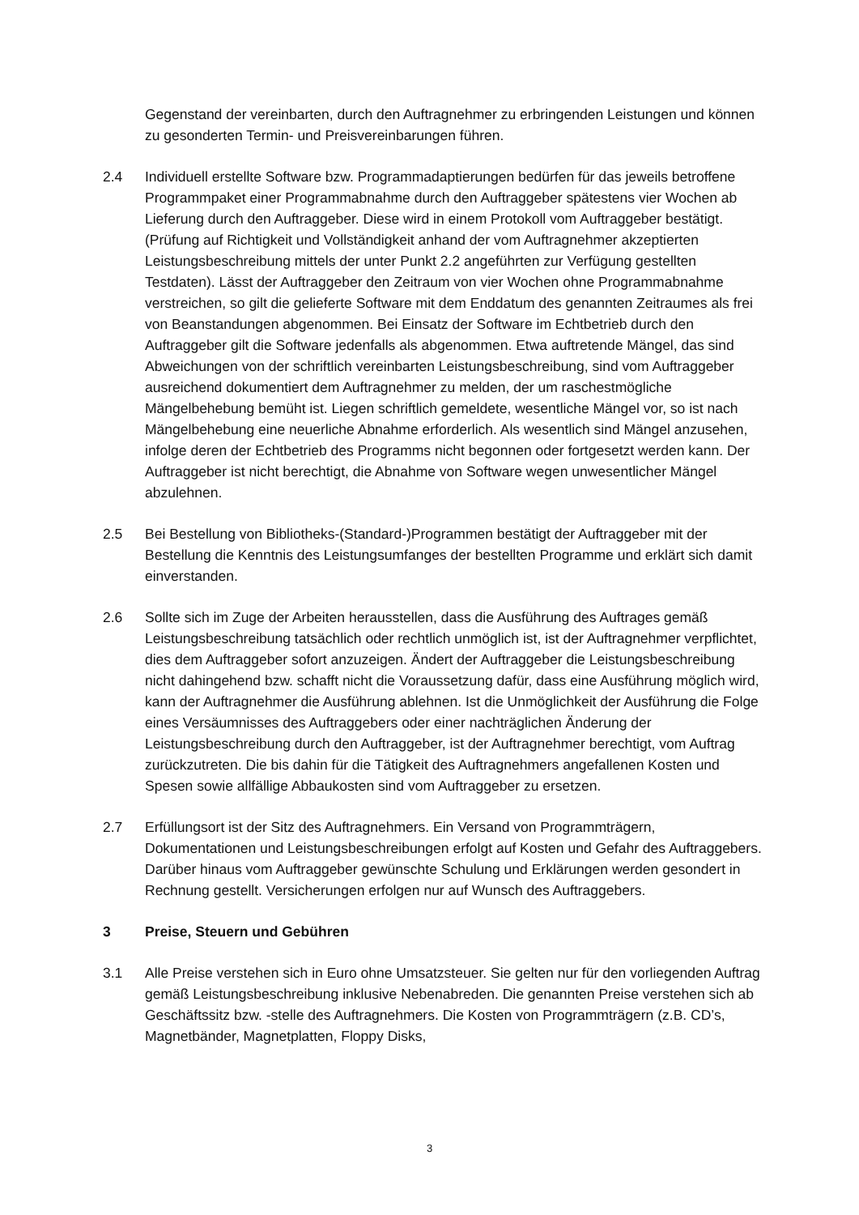Gegenstand der vereinbarten, durch den Auftragnehmer zu erbringenden Leistungen und können zu gesonderten Termin- und Preisvereinbarungen führen.
2.4 Individuell erstellte Software bzw. Programmadaptierungen bedürfen für das jeweils betroffene Programmpaket einer Programmabnahme durch den Auftraggeber spätestens vier Wochen ab Lieferung durch den Auftraggeber. Diese wird in einem Protokoll vom Auftraggeber bestätigt. (Prüfung auf Richtigkeit und Vollständigkeit anhand der vom Auftragnehmer akzeptierten Leistungsbeschreibung mittels der unter Punkt 2.2 angeführten zur Verfügung gestellten Testdaten). Lässt der Auftraggeber den Zeitraum von vier Wochen ohne Programmabnahme verstreichen, so gilt die gelieferte Software mit dem Enddatum des genannten Zeitraumes als frei von Beanstandungen abgenommen. Bei Einsatz der Software im Echtbetrieb durch den Auftraggeber gilt die Software jedenfalls als abgenommen. Etwa auftretende Mängel, das sind Abweichungen von der schriftlich vereinbarten Leistungsbeschreibung, sind vom Auftraggeber ausreichend dokumentiert dem Auftragnehmer zu melden, der um raschestmögliche Mängelbehebung bemüht ist. Liegen schriftlich gemeldete, wesentliche Mängel vor, so ist nach Mängelbehebung eine neuerliche Abnahme erforderlich. Als wesentlich sind Mängel anzusehen, infolge deren der Echtbetrieb des Programms nicht begonnen oder fortgesetzt werden kann. Der Auftraggeber ist nicht berechtigt, die Abnahme von Software wegen unwesentlicher Mängel abzulehnen.
2.5 Bei Bestellung von Bibliotheks-(Standard-)Programmen bestätigt der Auftraggeber mit der Bestellung die Kenntnis des Leistungsumfanges der bestellten Programme und erklärt sich damit einverstanden.
2.6 Sollte sich im Zuge der Arbeiten herausstellen, dass die Ausführung des Auftrages gemäß Leistungsbeschreibung tatsächlich oder rechtlich unmöglich ist, ist der Auftragnehmer verpflichtet, dies dem Auftraggeber sofort anzuzeigen. Ändert der Auftraggeber die Leistungsbeschreibung nicht dahingehend bzw. schafft nicht die Voraussetzung dafür, dass eine Ausführung möglich wird, kann der Auftragnehmer die Ausführung ablehnen. Ist die Unmöglichkeit der Ausführung die Folge eines Versäumnisses des Auftraggebers oder einer nachträglichen Änderung der Leistungsbeschreibung durch den Auftraggeber, ist der Auftragnehmer berechtigt, vom Auftrag zurückzutreten. Die bis dahin für die Tätigkeit des Auftragnehmers angefallenen Kosten und Spesen sowie allfällige Abbaukosten sind vom Auftraggeber zu ersetzen.
2.7 Erfüllungsort ist der Sitz des Auftragnehmers. Ein Versand von Programmträgern, Dokumentationen und Leistungsbeschreibungen erfolgt auf Kosten und Gefahr des Auftraggebers. Darüber hinaus vom Auftraggeber gewünschte Schulung und Erklärungen werden gesondert in Rechnung gestellt. Versicherungen erfolgen nur auf Wunsch des Auftraggebers.
3 Preise, Steuern und Gebühren
3.1 Alle Preise verstehen sich in Euro ohne Umsatzsteuer. Sie gelten nur für den vorliegenden Auftrag gemäß Leistungsbeschreibung inklusive Nebenabreden. Die genannten Preise verstehen sich ab Geschäftssitz bzw. -stelle des Auftragnehmers. Die Kosten von Programmträgern (z.B. CD’s, Magnetbänder, Magnetplatten, Floppy Disks,
3